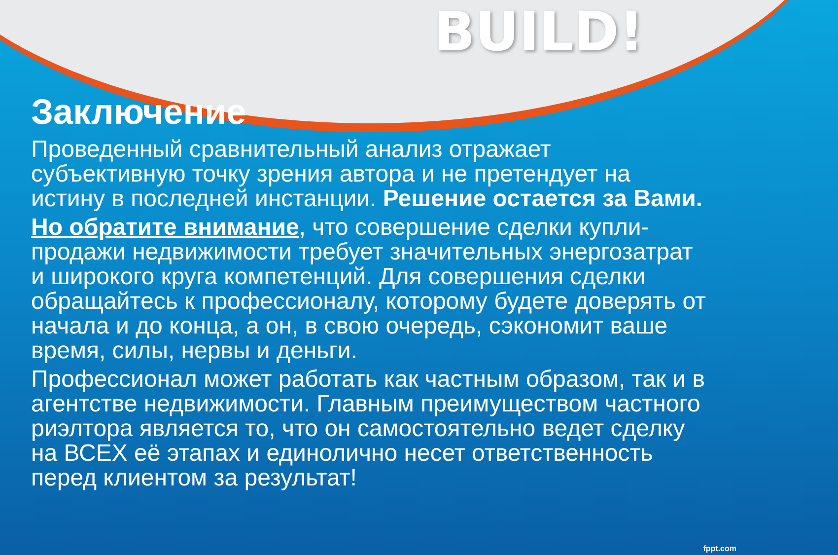BUILD!
Заключение
Проведенный сравнительный анализ отражает субъективную точку зрения автора и не претендует на истину в последней инстанции. Решение остается за Вами.
Но обратите внимание, что совершение сделки купли-продажи недвижимости требует значительных энергозатрат и широкого круга компетенций. Для совершения сделки обращайтесь к профессионалу, которому будете доверять от начала и до конца, а он, в свою очередь, сэкономит ваше время, силы, нервы и деньги.
Профессионал может работать как частным образом, так и в агентстве недвижимости. Главным преимуществом частного риэлтора является то, что он самостоятельно ведет сделку на ВСЕХ её этапах и единолично несет ответственность перед клиентом за результат!
fppt.com